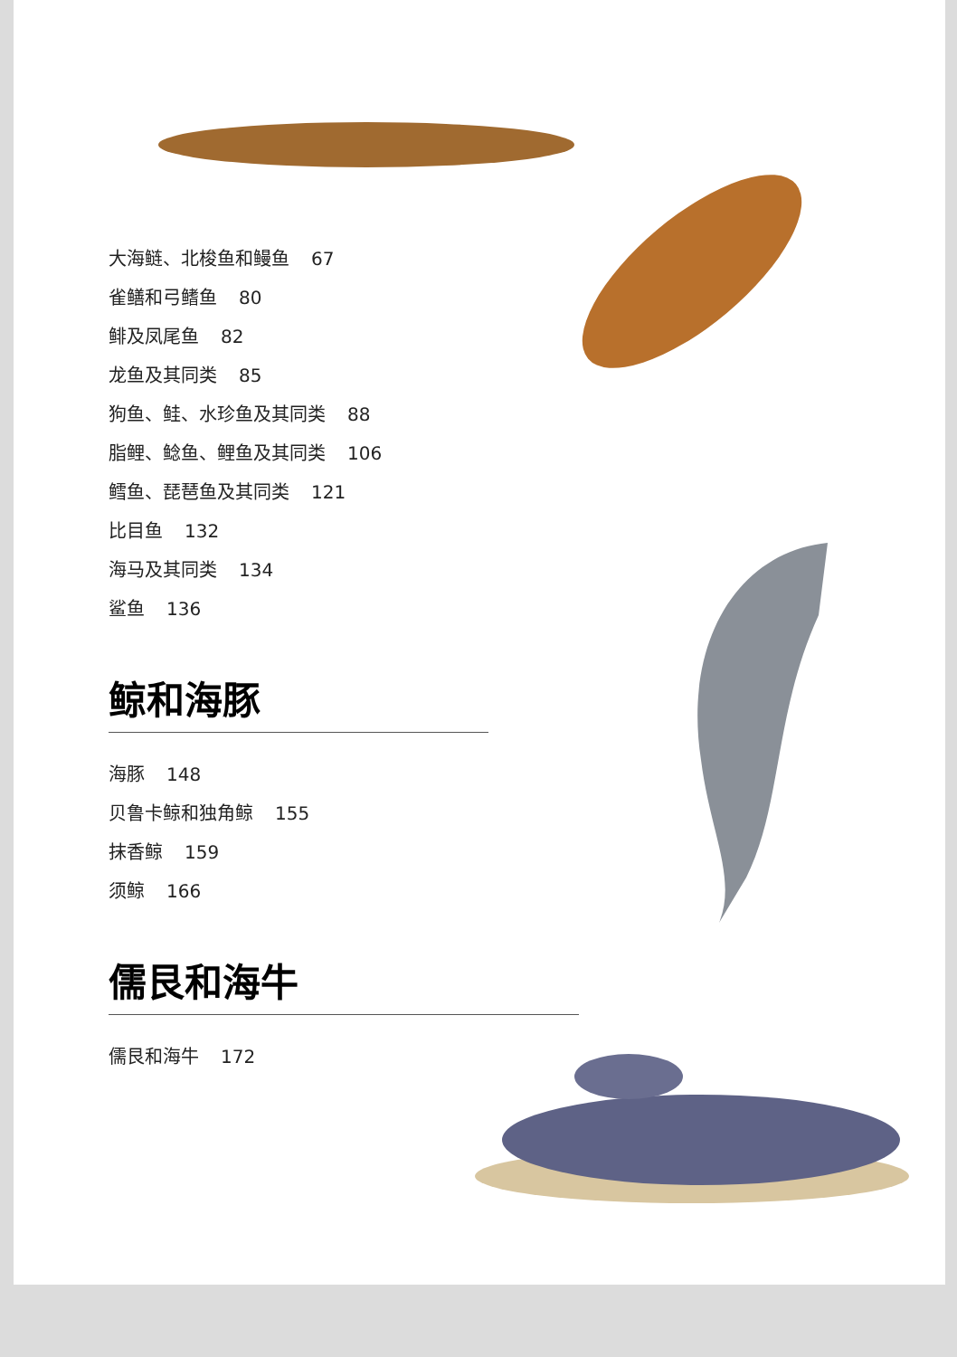大海鲢、北梭鱼和鳗鱼 67
雀鳝和弓鳍鱼 80
鲱及凤尾鱼 82
龙鱼及其同类 85
狗鱼、鲑、水珍鱼及其同类 88
脂鲤、鲶鱼、鲤鱼及其同类 106
鳕鱼、琵琶鱼及其同类 121
比目鱼 132
海马及其同类 134
鲨鱼 136
鲸和海豚
海豚 148
贝鲁卡鲸和独角鲸 155
抹香鲸 159
须鲸 166
儒艮和海牛
儒艮和海牛 172